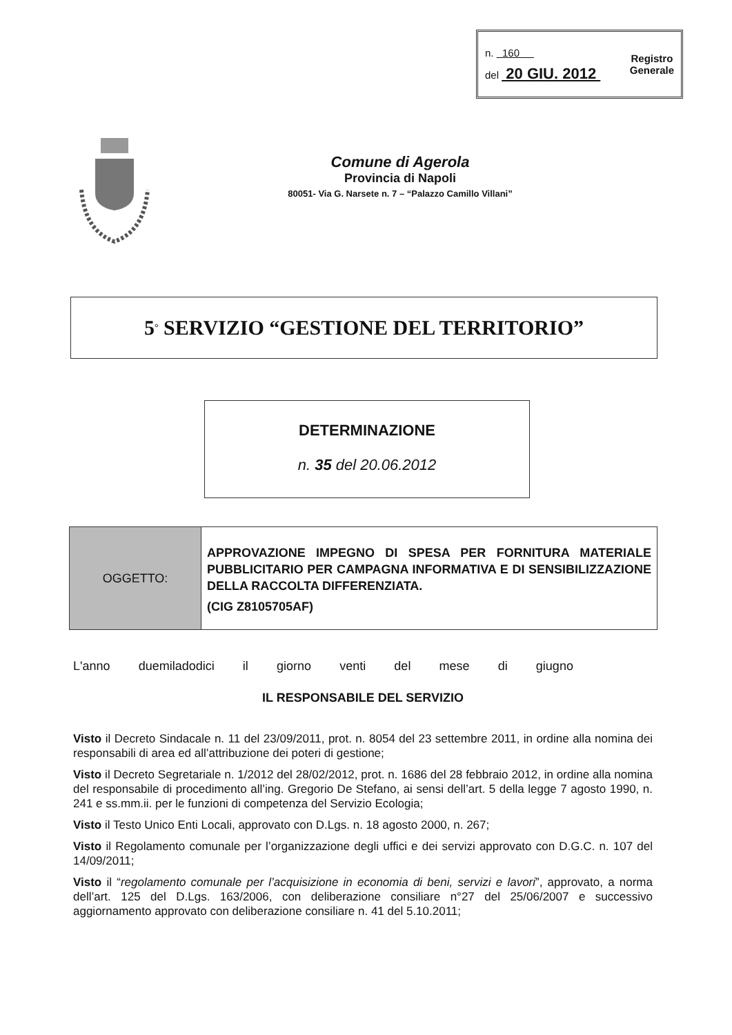n. 160
del 20 GIU. 2012
Registro
Generale
Comune di Agerola
Provincia di Napoli
80051- Via G. Narsete n. 7 – “Palazzo Camillo Villani”
5<sup>°</sup> SERVIZIO “GESTIONE DEL TERRITORIO”
DETERMINAZIONE
n. 35 del 20.06.2012
OGGETTO:
APPROVAZIONE IMPEGNO DI SPESA PER FORNITURA MATERIALE PUBBLICITARIO PER CAMPAGNA INFORMATIVA E DI SENSIBILIZZAZIONE DELLA RACCOLTA DIFFERENZIATA.
(CIG Z8105705AF)
L'anno duemiladodici il giorno venti del mese di giugno
IL RESPONSABILE DEL SERVIZIO
Visto il Decreto Sindacale n. 11 del 23/09/2011, prot. n. 8054 del 23 settembre 2011, in ordine alla nomina dei responsabili di area ed all’attribuzione dei poteri di gestione;
Visto il Decreto Segretariale n. 1/2012 del 28/02/2012, prot. n. 1686 del 28 febbraio 2012, in ordine alla nomina del responsabile di procedimento all’ing. Gregorio De Stefano, ai sensi dell’art. 5 della legge 7 agosto 1990, n. 241 e ss.mm.ii. per le funzioni di competenza del Servizio Ecologia;
Visto il Testo Unico Enti Locali, approvato con D.Lgs. n. 18 agosto 2000, n. 267;
Visto il Regolamento comunale per l’organizzazione degli uffici e dei servizi approvato con D.G.C. n. 107 del 14/09/2011;
Visto il “regolamento comunale per l’acquisizione in economia di beni, servizi e lavori”, approvato, a norma dell’art. 125 del D.Lgs. 163/2006, con deliberazione consiliare n°27 del 25/06/2007 e successivo aggiornamento approvato con deliberazione consiliare n. 41 del 5.10.2011;